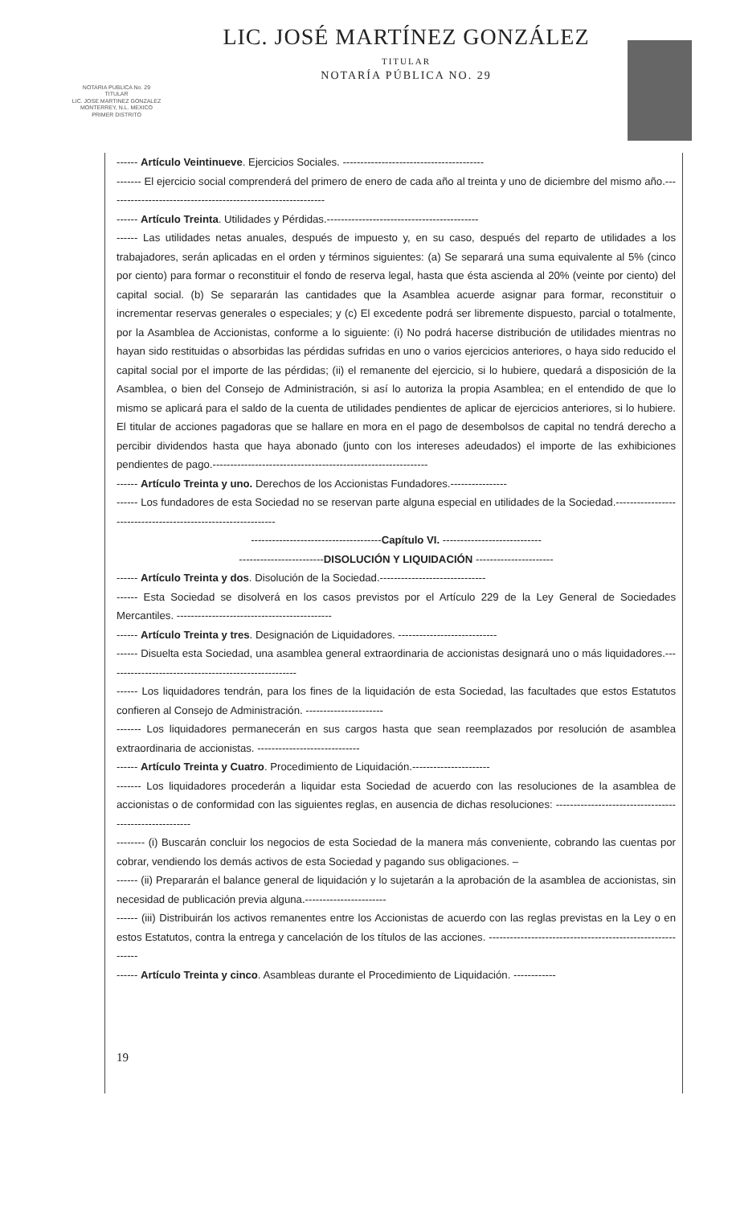NOTARIA PUBLICA No. 29
TITULAR
LIC. JOSE MARTINEZ GONZALEZ
MONTERREY, N.L. MEXICO
PRIMER DISTRITO
LIC. JOSÉ MARTÍNEZ GONZÁLEZ
TITULAR
NOTARÍA PÚBLICA NO. 29
------ Artículo Veintinueve. Ejercicios Sociales. ----------------------------------------
------- El ejercicio social comprenderá del primero de enero de cada año al treinta y uno de diciembre del mismo año.--------------------------------------------------------------
------ Artículo Treinta. Utilidades y Pérdidas.-------------------------------------------
------ Las utilidades netas anuales, después de impuesto y, en su caso, después del reparto de utilidades a los trabajadores, serán aplicadas en el orden y términos siguientes: (a) Se separará una suma equivalente al 5% (cinco por ciento) para formar o reconstituir el fondo de reserva legal, hasta que ésta ascienda al 20% (veinte por ciento) del capital social. (b) Se separarán las cantidades que la Asamblea acuerde asignar para formar, reconstituir o incrementar reservas generales o especiales; y (c) El excedente podrá ser libremente dispuesto, parcial o totalmente, por la Asamblea de Accionistas, conforme a lo siguiente: (i) No podrá hacerse distribución de utilidades mientras no hayan sido restituidas o absorbidas las pérdidas sufridas en uno o varios ejercicios anteriores, o haya sido reducido el capital social por el importe de las pérdidas; (ii) el remanente del ejercicio, si lo hubiere, quedará a disposición de la Asamblea, o bien del Consejo de Administración, si así lo autoriza la propia Asamblea; en el entendido de que lo mismo se aplicará para el saldo de la cuenta de utilidades pendientes de aplicar de ejercicios anteriores, si lo hubiere. El titular de acciones pagadoras que se hallare en mora en el pago de desembolsos de capital no tendrá derecho a percibir dividendos hasta que haya abonado (junto con los intereses adeudados) el importe de las exhibiciones pendientes de pago.-------------------------------------------------------------
------ Artículo Treinta y uno. Derechos de los Accionistas Fundadores.----------------
------ Los fundadores de esta Sociedad no se reservan parte alguna especial en utilidades de la Sociedad.--------------------------------------------------------------
-------------------------------------Capítulo VI. ----------------------------
------------------------DISOLUCIÓN Y LIQUIDACIÓN ----------------------
------ Artículo Treinta y dos. Disolución de la Sociedad.------------------------------
------ Esta Sociedad se disolverá en los casos previstos por el Artículo 229 de la Ley General de Sociedades Mercantiles. --------------------------------------------
------ Artículo Treinta y tres. Designación de Liquidadores. ----------------------------
------ Disuelta esta Sociedad, una asamblea general extraordinaria de accionistas designará uno o más liquidadores.------------------------------------------------------
------ Los liquidadores tendrán, para los fines de la liquidación de esta Sociedad, las facultades que estos Estatutos confieren al Consejo de Administración. ----------------------
------- Los liquidadores permanecerán en sus cargos hasta que sean reemplazados por resolución de asamblea extraordinaria de accionistas. -----------------------------
------ Artículo Treinta y Cuatro. Procedimiento de Liquidación.----------------------
------- Los liquidadores procederán a liquidar esta Sociedad de acuerdo con las resoluciones de la asamblea de accionistas o de conformidad con las siguientes reglas, en ausencia de dichas resoluciones: -------------------------------------------------------
-------- (i) Buscarán concluir los negocios de esta Sociedad de la manera más conveniente, cobrando las cuentas por cobrar, vendiendo los demás activos de esta Sociedad y pagando sus obligaciones. –
------ (ii) Prepararán el balance general de liquidación y lo sujetarán a la aprobación de la asamblea de accionistas, sin necesidad de publicación previa alguna.-----------------------
------ (iii) Distribuirán los activos remanentes entre los Accionistas de acuerdo con las reglas previstas en la Ley o en estos Estatutos, contra la entrega y cancelación de los títulos de las acciones. -----------------------------------------------------------
------ Artículo Treinta y cinco. Asambleas durante el Procedimiento de Liquidación. ------------
19